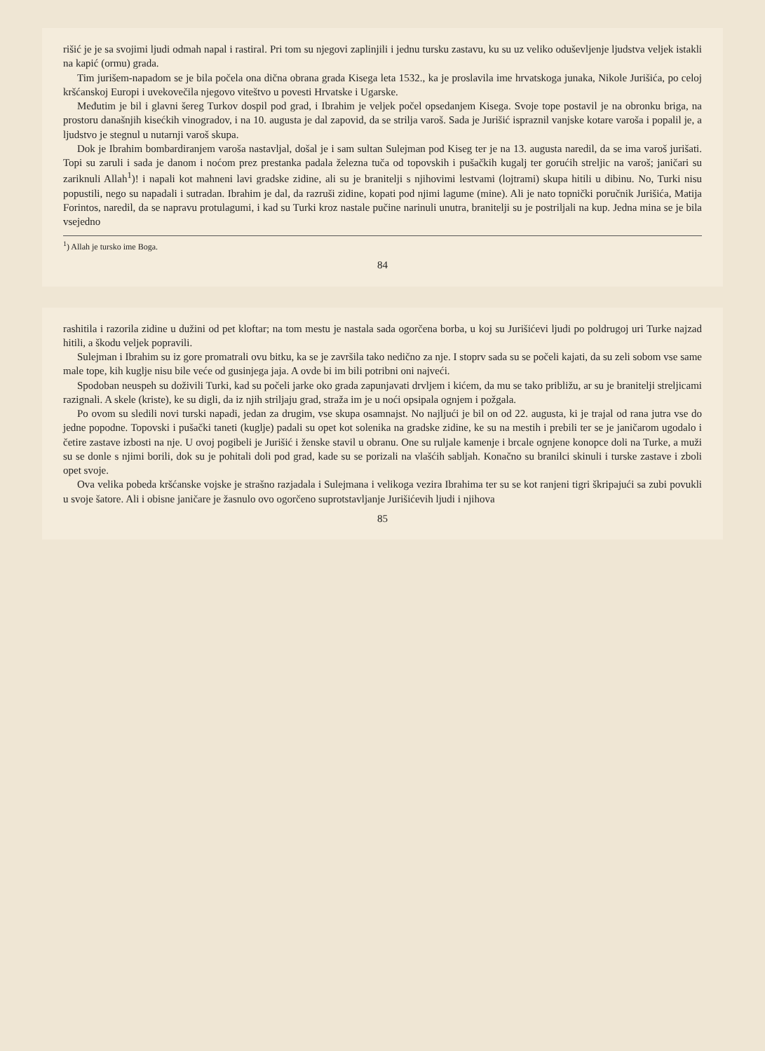rišić je je sa svojimi ljudi odmah napal i rastiral. Pri tom su njegovi zaplinjili i jednu tursku zastavu, ku su uz veliko oduševljenje ljudstva veljek istakli na kapić (ormu) grada.
Tim jurišem-napadom se je bila počela ona dična obrana grada Kisega leta 1532., ka je proslavila ime hrvatskoga junaka, Nikole Jurišića, po celoj kršćanskoj Europi i uvekovečila njegovo viteštvo u povesti Hrvatske i Ugarske.
Međutim je bil i glavni šereg Turkov dospil pod grad, i Ibrahim je veljek počel opsedanjem Kisega. Svoje tope postavil je na obronku briga, na prostoru današnjih kisećkih vinogradov, i na 10. augusta je dal zapovid, da se strilja varoš. Sada je Jurišić ispraznil vanjske kotare varoša i popalil je, a ljudstvo je stegnul u nutarnji varoš skupa.
Dok je Ibrahim bombardiranjem varoša nastavljal, došal je i sam sultan Sulejman pod Kiseg ter je na 13. augusta naredil, da se ima varoš jurišati. Topi su zaruli i sada je danom i noćom prez prestanka padala železna tuča od topovskih i pušačkih kugalj ter gorućih streljic na varoš; janičari su zariknuli Allah<sup>1</sup>)! i napali kot mahneni lavi gradske zidine, ali su je branitelji s njihovimi lestvami (lojtrami) skupa hitili u dibinu. No, Turki nisu popustili, nego su napadali i sutradan. Ibrahim je dal, da razruši zidine, kopati pod njimi lagume (mine). Ali je nato topnički poručnik Jurišića, Matija Forintos, naredil, da se napravu protulagumi, i kad su Turki kroz nastale pučine narinuli unutra, branitelji su je postriljali na kup. Jedna mina se je bila vsejedno
<sup>1</sup>) Allah je tursko ime Boga.
84
rashitila i razorila zidine u dužini od pet kloftar; na tom mestu je nastala sada ogorčena borba, u koj su Jurišićevi ljudi po poldrugoj uri Turke najzad hitili, a škodu veljek popravili.
Sulejman i Ibrahim su iz gore promatrali ovu bitku, ka se je završila tako nedično za nje. I stoprv sada su se počeli kajati, da su zeli sobom vse same male tope, kih kuglje nisu bile veće od gusinjega jaja. A ovde bi im bili potribni oni najveći.
Spodoban neuspeh su doživili Turki, kad su počeli jarke oko grada zapunjavati drvljem i kićem, da mu se tako približu, ar su je branitelji streljicami razignali. A skele (kriste), ke su digli, da iz njih striljaju grad, straža im je u noći opsipala ognjem i požgala.
Po ovom su sledili novi turski napadi, jedan za drugim, vse skupa osamnajst. No najljući je bil on od 22. augusta, ki je trajal od rana jutra vse do jedne popodne. Topovski i pušački taneti (kuglje) padali su opet kot solenika na gradske zidine, ke su na mestih i prebili ter se je janičarom ugodalo i četire zastave izbosti na nje. U ovoj pogibeli je Jurišić i ženske stavil u obranu. One su ruljale kamenje i brcale ognjene konopce doli na Turke, a muži su se donle s njimi borili, dok su je pohitali doli pod grad, kade su se porizali na vlašćih sabljah. Konačno su branilci skinuli i turske zastave i zboli opet svoje.
Ova velika pobeda kršćanske vojske je strašno razjadala i Sulejmana i velikoga vezira Ibrahima ter su se kot ranjeni tigri škripajući sa zubi povukli u svoje šatore. Ali i obisne janičare je žasnulo ovo ogorčeno suprotstavljanje Jurišićevih ljudi i njihova
85